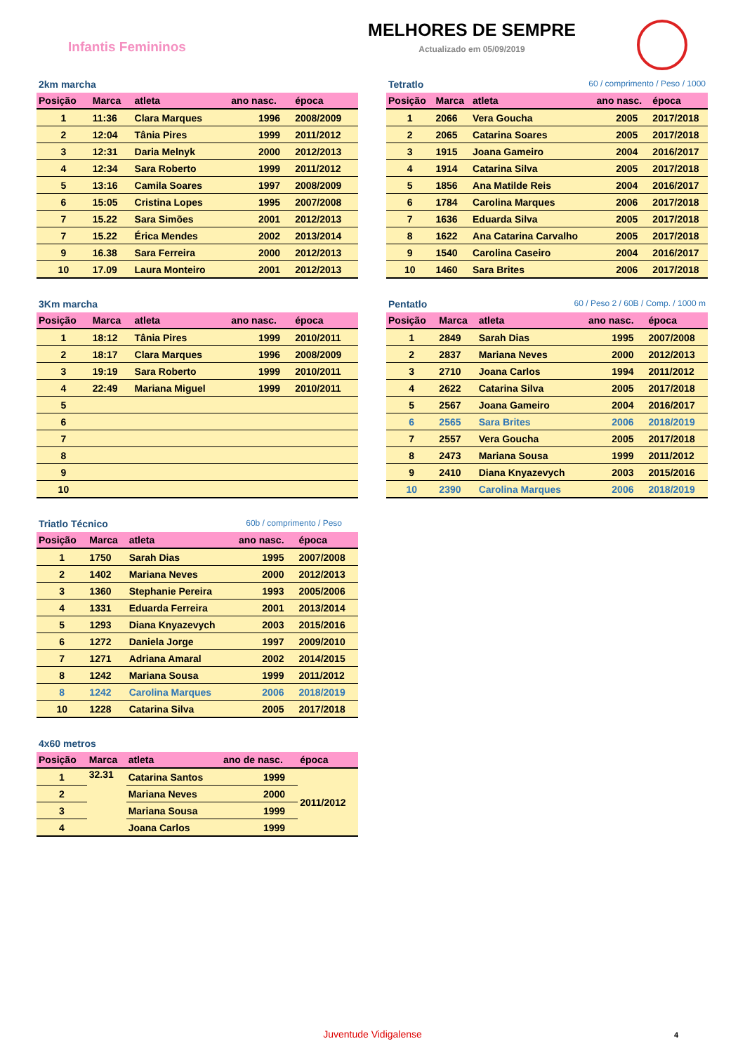Infantis Femininos
MELHORES DE SEMPRE
Actualizado em 05/09/2019
2km marcha
| Posição | Marca | atleta | ano nasc. | época |
| --- | --- | --- | --- | --- |
| 1 | 11:36 | Clara Marques | 1996 | 2008/2009 |
| 2 | 12:04 | Tânia Pires | 1999 | 2011/2012 |
| 3 | 12:31 | Daria Melnyk | 2000 | 2012/2013 |
| 4 | 12:34 | Sara Roberto | 1999 | 2011/2012 |
| 5 | 13:16 | Camila Soares | 1997 | 2008/2009 |
| 6 | 15:05 | Cristina Lopes | 1995 | 2007/2008 |
| 7 | 15.22 | Sara Simões | 2001 | 2012/2013 |
| 7 | 15.22 | Érica Mendes | 2002 | 2013/2014 |
| 9 | 16.38 | Sara Ferreira | 2000 | 2012/2013 |
| 10 | 17.09 | Laura Monteiro | 2001 | 2012/2013 |
Tetratlo 60 / comprimento / Peso / 1000
| Posição | Marca | atleta | ano nasc. | época |
| --- | --- | --- | --- | --- |
| 1 | 2066 | Vera Goucha | 2005 | 2017/2018 |
| 2 | 2065 | Catarina Soares | 2005 | 2017/2018 |
| 3 | 1915 | Joana Gameiro | 2004 | 2016/2017 |
| 4 | 1914 | Catarina Silva | 2005 | 2017/2018 |
| 5 | 1856 | Ana Matilde Reis | 2004 | 2016/2017 |
| 6 | 1784 | Carolina Marques | 2006 | 2017/2018 |
| 7 | 1636 | Eduarda Silva | 2005 | 2017/2018 |
| 8 | 1622 | Ana Catarina Carvalho | 2005 | 2017/2018 |
| 9 | 1540 | Carolina Caseiro | 2004 | 2016/2017 |
| 10 | 1460 | Sara Brites | 2006 | 2017/2018 |
3Km marcha
| Posição | Marca | atleta | ano nasc. | época |
| --- | --- | --- | --- | --- |
| 1 | 18:12 | Tânia Pires | 1999 | 2010/2011 |
| 2 | 18:17 | Clara Marques | 1996 | 2008/2009 |
| 3 | 19:19 | Sara Roberto | 1999 | 2010/2011 |
| 4 | 22:49 | Mariana Miguel | 1999 | 2010/2011 |
| 5 | | | | |
| 6 | | | | |
| 7 | | | | |
| 8 | | | | |
| 9 | | | | |
| 10 | | | | |
Pentatlo 60 / Peso 2 / 60B / Comp. / 1000 m
| Posição | Marca | atleta | ano nasc. | época |
| --- | --- | --- | --- | --- |
| 1 | 2849 | Sarah Dias | 1995 | 2007/2008 |
| 2 | 2837 | Mariana Neves | 2000 | 2012/2013 |
| 3 | 2710 | Joana Carlos | 1994 | 2011/2012 |
| 4 | 2622 | Catarina Silva | 2005 | 2017/2018 |
| 5 | 2567 | Joana Gameiro | 2004 | 2016/2017 |
| 6 | 2565 | Sara Brites | 2006 | 2018/2019 |
| 7 | 2557 | Vera Goucha | 2005 | 2017/2018 |
| 8 | 2473 | Mariana Sousa | 1999 | 2011/2012 |
| 9 | 2410 | Diana Knyazevych | 2003 | 2015/2016 |
| 10 | 2390 | Carolina Marques | 2006 | 2018/2019 |
Triatlo Técnico 60b / comprimento / Peso
| Posição | Marca | atleta | ano nasc. | época |
| --- | --- | --- | --- | --- |
| 1 | 1750 | Sarah Dias | 1995 | 2007/2008 |
| 2 | 1402 | Mariana Neves | 2000 | 2012/2013 |
| 3 | 1360 | Stephanie Pereira | 1993 | 2005/2006 |
| 4 | 1331 | Eduarda Ferreira | 2001 | 2013/2014 |
| 5 | 1293 | Diana Knyazevych | 2003 | 2015/2016 |
| 6 | 1272 | Daniela Jorge | 1997 | 2009/2010 |
| 7 | 1271 | Adriana Amaral | 2002 | 2014/2015 |
| 8 | 1242 | Mariana Sousa | 1999 | 2011/2012 |
| 8 | 1242 | Carolina Marques | 2006 | 2018/2019 |
| 10 | 1228 | Catarina Silva | 2005 | 2017/2018 |
4x60 metros
| Posição | Marca | atleta | ano de nasc. | época |
| --- | --- | --- | --- | --- |
| 1 | 32.31 | Catarina Santos | 1999 | 2011/2012 |
| 2 | | Mariana Neves | 2000 | |
| 3 | | Mariana Sousa | 1999 | |
| 4 | | Joana Carlos | 1999 | |
Juventude Vidigalense 4